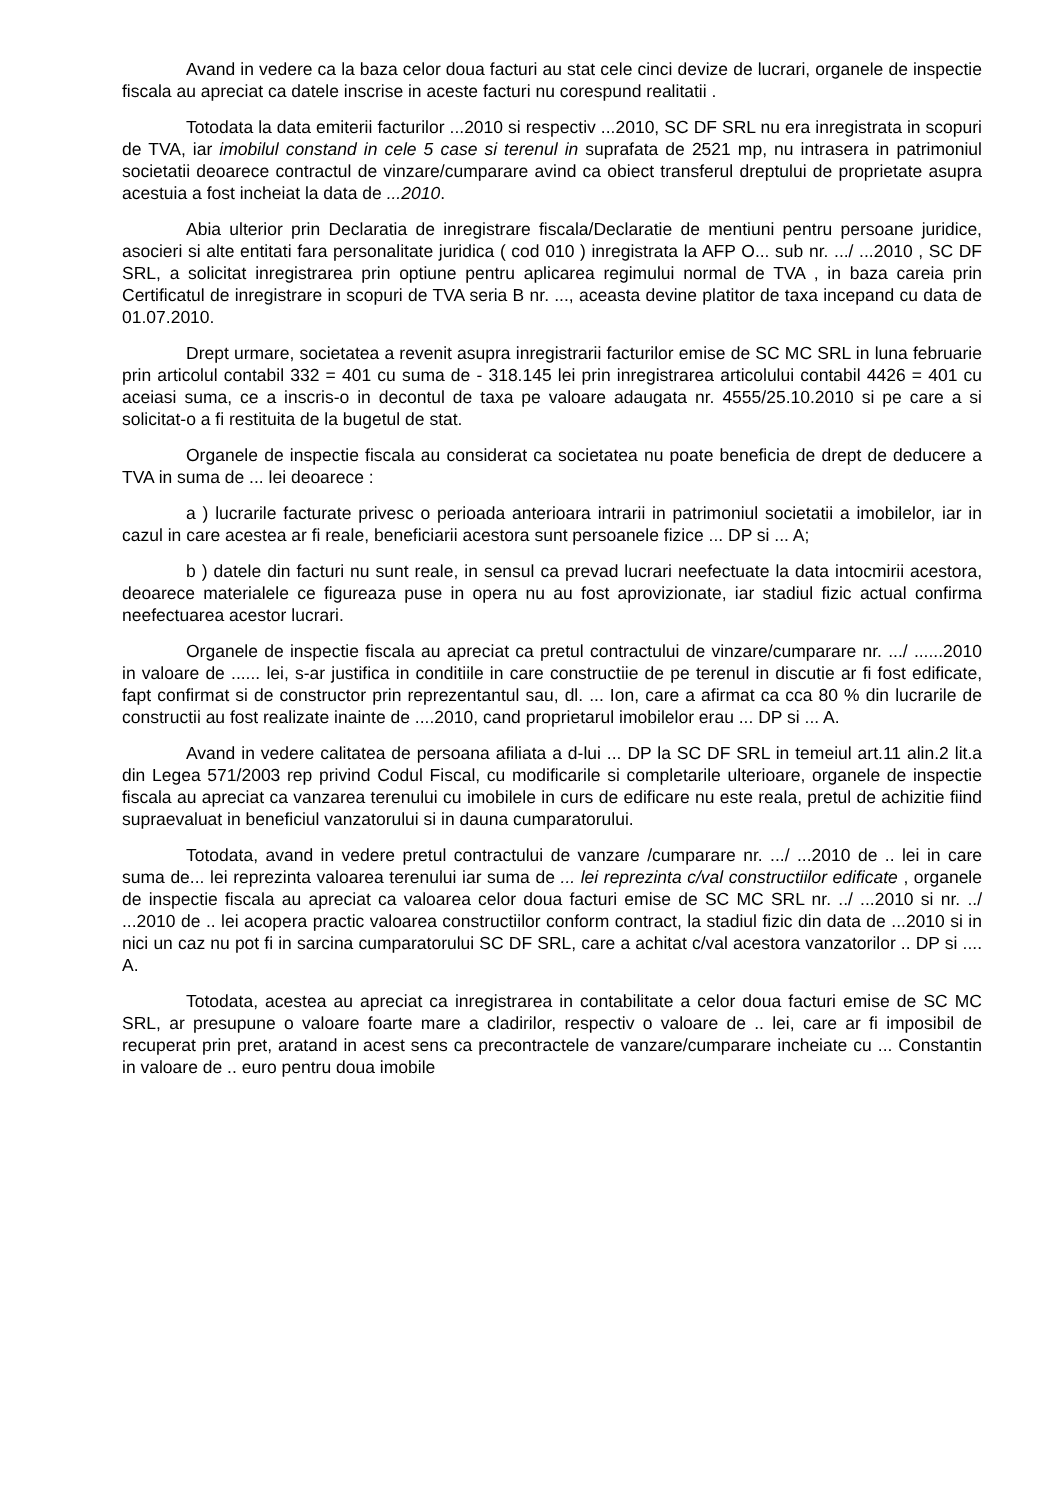Avand in vedere ca la baza celor doua facturi au stat cele cinci devize de lucrari, organele de inspectie fiscala au apreciat ca datele inscrise in aceste facturi nu corespund realitatii .
Totodata la data emiterii facturilor ...2010 si respectiv ...2010, SC DF SRL nu era inregistrata in scopuri de TVA, iar imobilul constand in cele 5 case si terenul in suprafata de 2521 mp, nu intrasera in patrimoniul societatii deoarece contractul de vinzare/cumparare avind ca obiect transferul dreptului de proprietate asupra acestuia a fost incheiat la data de ...2010.
Abia ulterior prin Declaratia de inregistrare fiscala/Declaratie de mentiuni pentru persoane juridice, asocieri si alte entitati fara personalitate juridica ( cod 010 ) inregistrata la AFP O... sub nr. .../ ...2010 , SC DF SRL, a solicitat inregistrarea prin optiune pentru aplicarea regimului normal de TVA , in baza careia prin Certificatul de inregistrare in scopuri de TVA seria B nr. ..., aceasta devine platitor de taxa incepand cu data de 01.07.2010.
Drept urmare, societatea a revenit asupra inregistrarii facturilor emise de SC MC SRL in luna februarie prin articolul contabil 332 = 401 cu suma de - 318.145 lei prin inregistrarea articolului contabil 4426 = 401 cu aceiasi suma, ce a inscris-o in decontul de taxa pe valoare adaugata nr. 4555/25.10.2010 si pe care a si solicitat-o a fi restituita de la bugetul de stat.
Organele de inspectie fiscala au considerat ca societatea nu poate beneficia de drept de deducere a TVA in suma de ... lei deoarece :
a ) lucrarile facturate privesc o perioada anterioara intrarii in patrimoniul societatii a imobilelor, iar in cazul in care acestea ar fi reale, beneficiarii acestora sunt persoanele fizice ... DP si ... A;
b ) datele din facturi nu sunt reale, in sensul ca prevad lucrari neefectuate la data intocmirii acestora, deoarece materialele ce figureaza puse in opera nu au fost aprovizionate, iar stadiul fizic actual confirma neefectuarea acestor lucrari.
Organele de inspectie fiscala au apreciat ca pretul contractului de vinzare/cumparare nr. .../ ......2010 in valoare de ...... lei, s-ar justifica in conditiile in care constructiie de pe terenul in discutie ar fi fost edificate, fapt confirmat si de constructor prin reprezentantul sau, dl. ... Ion, care a afirmat ca cca 80 % din lucrarile de constructii au fost realizate inainte de ....2010, cand proprietarul imobilelor erau ... DP si ... A.
Avand in vedere calitatea de persoana afiliata a d-lui ... DP la SC DF SRL in temeiul art.11 alin.2 lit.a din Legea 571/2003 rep privind Codul Fiscal, cu modificarile si completarile ulterioare, organele de inspectie fiscala au apreciat ca vanzarea terenului cu imobilele in curs de edificare nu este reala, pretul de achizitie fiind supraevaluat in beneficiul vanzatorului si in dauna cumparatorului.
Totodata, avand in vedere pretul contractului de vanzare /cumparare nr. .../ ...2010 de .. lei in care suma de... lei reprezinta valoarea terenului iar suma de ... lei reprezinta c/val constructiilor edificate , organele de inspectie fiscala au apreciat ca valoarea celor doua facturi emise de SC MC SRL nr. ../ ...2010 si nr. ../ ...2010 de .. lei acopera practic valoarea constructiilor conform contract, la stadiul fizic din data de ...2010 si in nici un caz nu pot fi in sarcina cumparatorului SC DF SRL, care a achitat c/val acestora vanzatorilor .. DP si .... A.
Totodata, acestea au apreciat ca inregistrarea in contabilitate a celor doua facturi emise de SC MC SRL, ar presupune o valoare foarte mare a cladirilor, respectiv o valoare de .. lei, care ar fi imposibil de recuperat prin pret, aratand in acest sens ca precontractele de vanzare/cumparare incheiate cu ... Constantin in valoare de .. euro pentru doua imobile